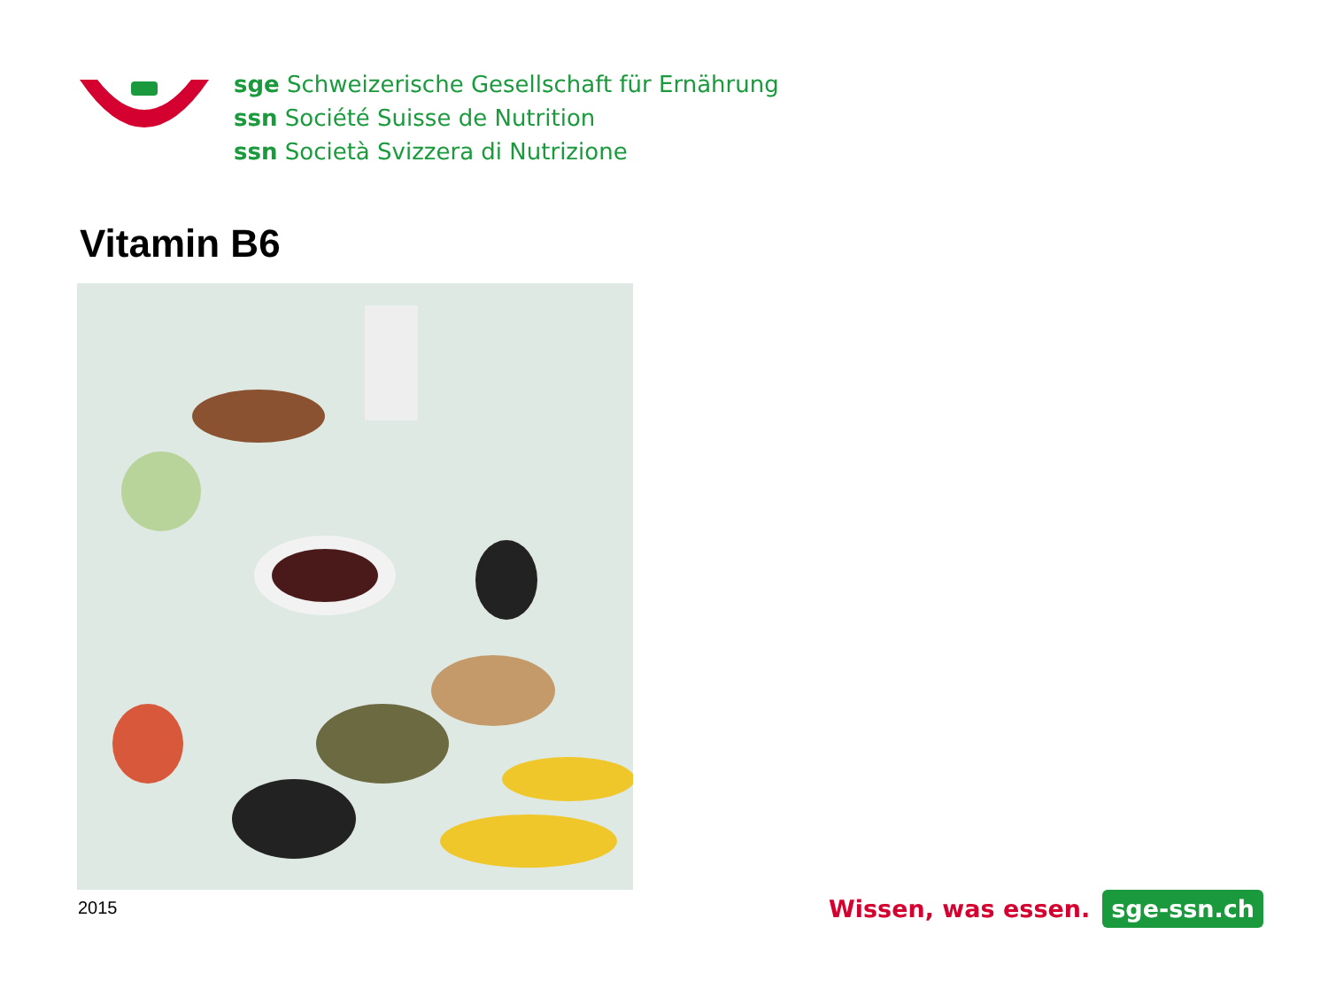sge Schweizerische Gesellschaft für Ernährung
ssn Société Suisse de Nutrition
ssn Società Svizzera di Nutrizione
Vitamin B6
2015
Wissen, was essen.
sge-ssn.ch